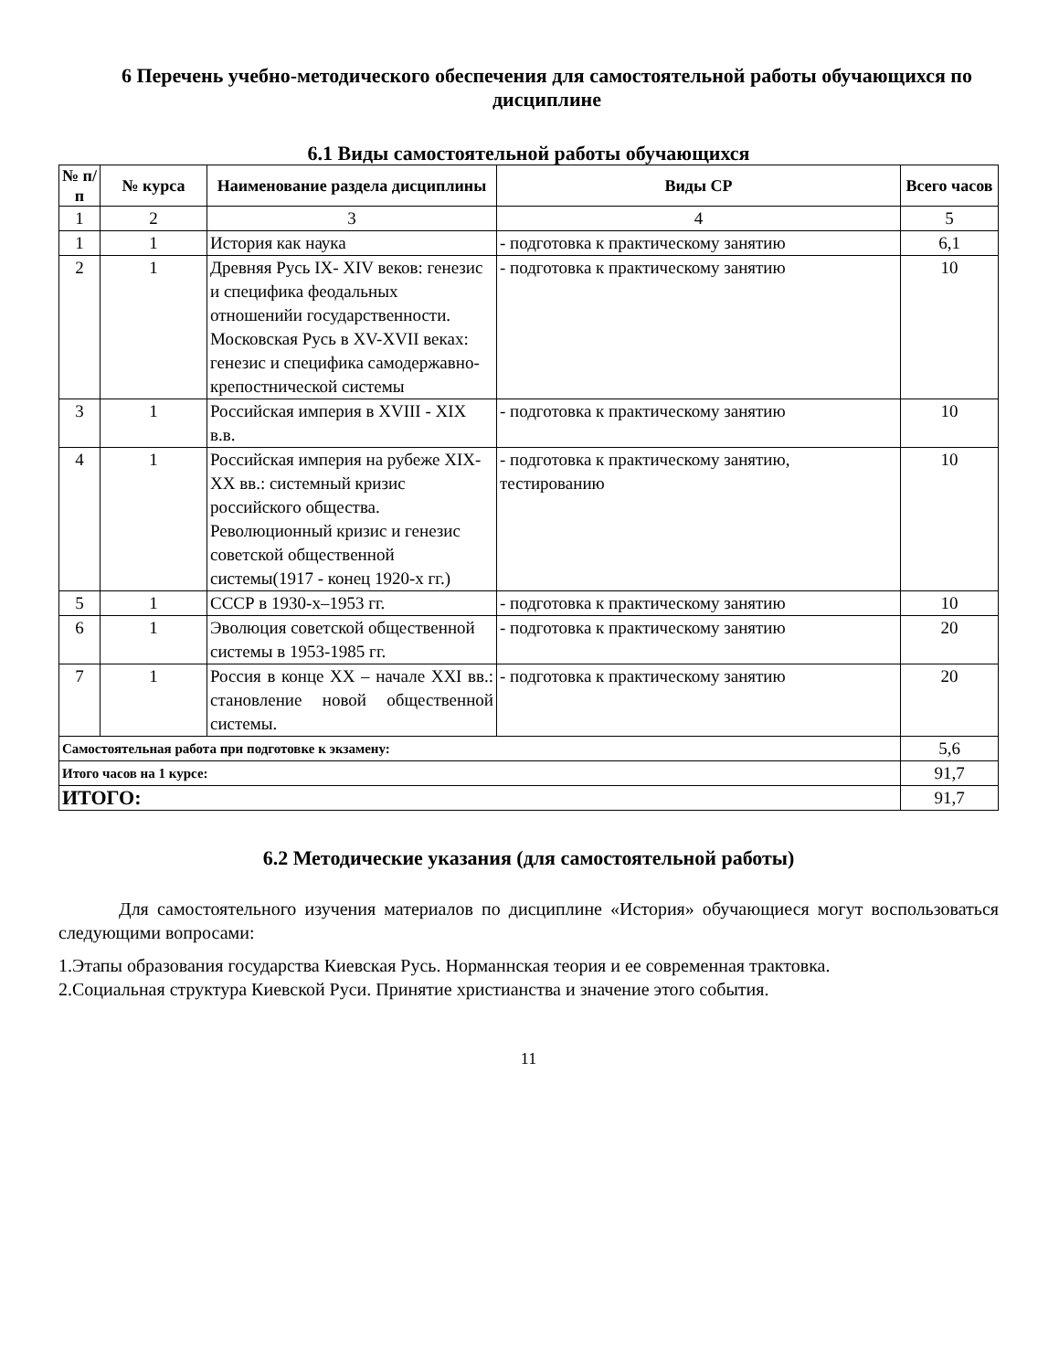6 Перечень учебно-методического обеспечения для самостоятельной работы обучающихся по дисциплине
6.1 Виды самостоятельной работы обучающихся
| № п/п | № курса | Наименование раздела дисциплины | Виды СР | Всего часов |
| --- | --- | --- | --- | --- |
| 1 | 2 | 3 | 4 | 5 |
| 1 | 1 | История как наука | - подготовка к практическому занятию | 6,1 |
| 2 | 1 | Древняя Русь IX- XIV веков: генезис и специфика феодальных отношенийи государственности. Московская Русь в XV-XVII веках: генезис и специфика самодержавно-крепостнической системы | - подготовка к практическому занятию | 10 |
| 3 | 1 | Российская империя в XVIII - XIX в.в. | - подготовка к практическому занятию | 10 |
| 4 | 1 | Российская империя на рубеже XIX-XX вв.: системный кризис российского общества. Революционный кризис и генезис советской общественной системы(1917 - конец 1920-х гг.) | - подготовка к практическому занятию, тестированию | 10 |
| 5 | 1 | СССР в 1930-х–1953 гг. | - подготовка к практическому занятию | 10 |
| 6 | 1 | Эволюция советской общественной системы в 1953-1985 гг. | - подготовка к практическому занятию | 20 |
| 7 | 1 | Россия в конце XX – начале XXI вв.: становление новой общественной системы. | - подготовка к практическому занятию | 20 |
| Самостоятельная работа при подготовке к экзамену: | | | | 5,6 |
| Итого часов на 1 курсе: | | | | 91,7 |
| ИТОГО: | | | | 91,7 |
6.2 Методические указания (для самостоятельной работы)
Для самостоятельного изучения материалов по дисциплине «История» обучающиеся могут воспользоваться следующими вопросами:
1.Этапы образования государства Киевская Русь. Норманнская теория и ее современная трактовка.
2.Социальная структура Киевской Руси. Принятие христианства и значение этого события.
11